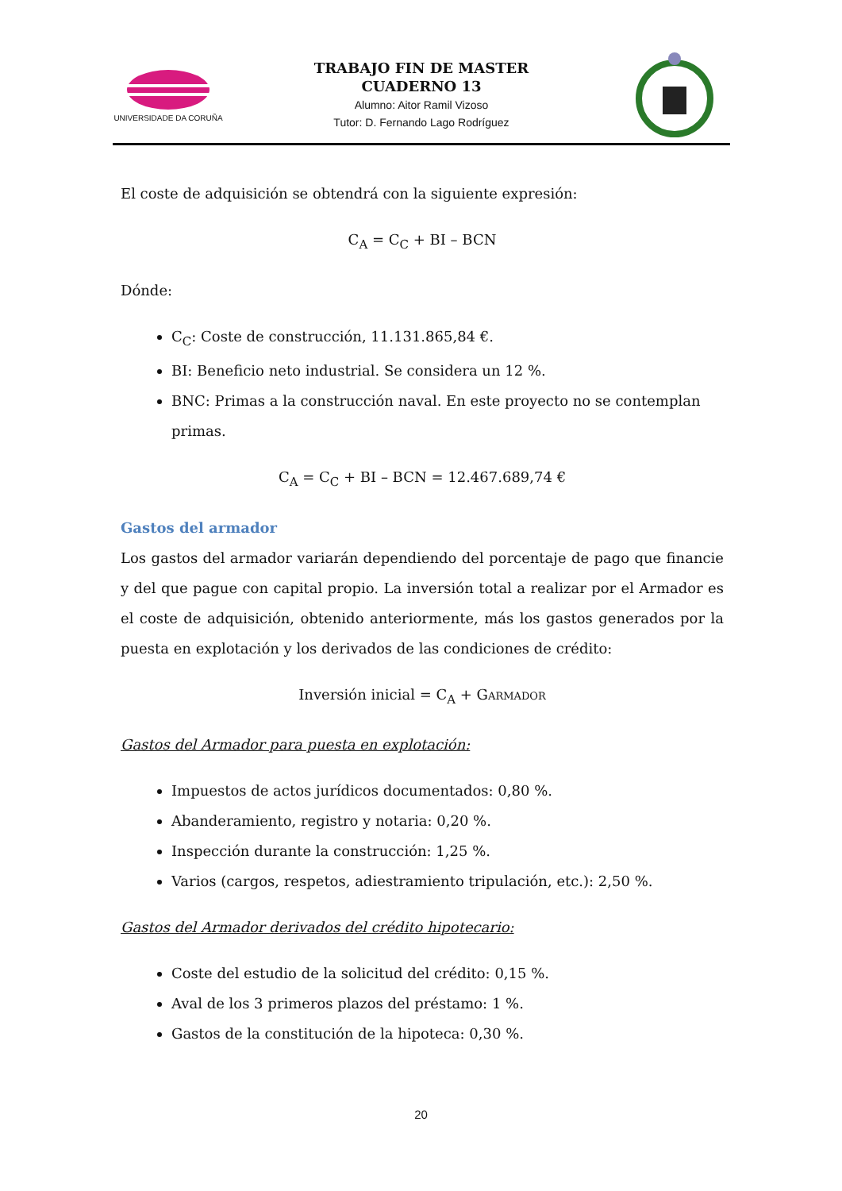UNIVERSIDADE DA CORUÑA
TRABAJO FIN DE MASTER
CUADERNO 13
Alumno: Aitor Ramil Vizoso
Tutor: D. Fernando Lago Rodríguez
El coste de adquisición se obtendrá con la siguiente expresión:
C<sub>A</sub> = C<sub>C</sub> + BI – BCN
Dónde:
C<sub>C</sub>: Coste de construcción, 11.131.865,84 €.
BI: Beneficio neto industrial. Se considera un 12 %.
BNC: Primas a la construcción naval. En este proyecto no se contemplan primas.
C<sub>A</sub> = C<sub>C</sub> + BI – BCN = 12.467.689,74 €
Gastos del armador
Los gastos del armador variarán dependiendo del porcentaje de pago que financie y del que pague con capital propio. La inversión total a realizar por el Armador es el coste de adquisición, obtenido anteriormente, más los gastos generados por la puesta en explotación y los derivados de las condiciones de crédito:
Inversión inicial = C<sub>A</sub> + GARMADOR
Gastos del Armador para puesta en explotación:
Impuestos de actos jurídicos documentados: 0,80 %.
Abanderamiento, registro y notaria: 0,20 %.
Inspección durante la construcción: 1,25 %.
Varios (cargos, respetos, adiestramiento tripulación, etc.): 2,50 %.
Gastos del Armador derivados del crédito hipotecario:
Coste del estudio de la solicitud del crédito: 0,15 %.
Aval de los 3 primeros plazos del préstamo: 1 %.
Gastos de la constitución de la hipoteca: 0,30 %.
20